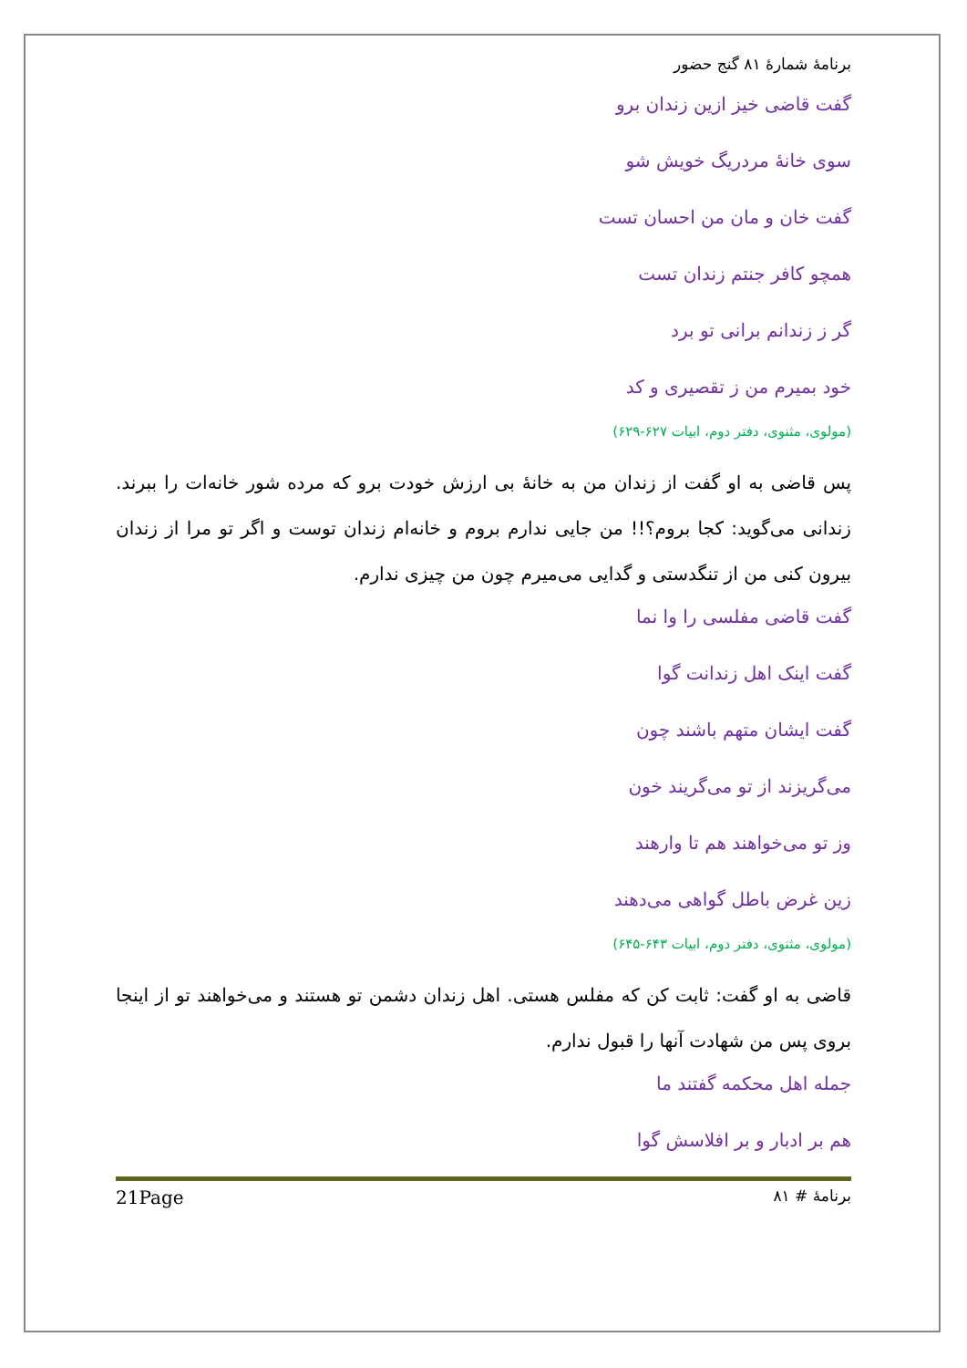برنامۀ شمارۀ ۸۱ گنج حضور
گفت قاضی خیز ازین زندان برو
سوی خانۀ مردریگ خویش شو
گفت خان و مان من احسان تست
همچو کافر جنتم زندان تست
گر ز زندانم برانی تو برد
خود بمیرم من ز تقصیری و کد
(مولوی، مثنوی، دفتر دوم، ابیات ۶۲۷-۶۲۹)
پس قاضی به او گفت از زندان من به خانۀ بی ارزش خودت برو که مرده شور خانه‌ات را ببرند. زندانی می‌گوید: کجا بروم؟!! من جایی ندارم بروم و خانه‌ام زندان توست و اگر تو مرا از زندان بیرون کنی من از تنگدستی و گدایی می‌میرم چون من چیزی ندارم.
گفت قاضی مفلسی را وا نما
گفت اینک اهل زندانت گوا
گفت ایشان متهم باشند چون
می‌گریزند از تو می‌گریند خون
وز تو می‌خواهند هم تا وارهند
زین غرض باطل گواهی می‌دهند
(مولوی، مثنوی، دفتر دوم، ابیات ۶۴۳-۶۴۵)
قاضی به او گفت: ثابت کن که مفلس هستی. اهل زندان دشمن تو هستند و می‌خواهند تو از اینجا بروی پس من شهادت آنها را قبول ندارم.
جمله اهل محکمه گفتند ما
هم بر ادبار و بر افلاسش گوا
برنامۀ # ۸۱ 21Page